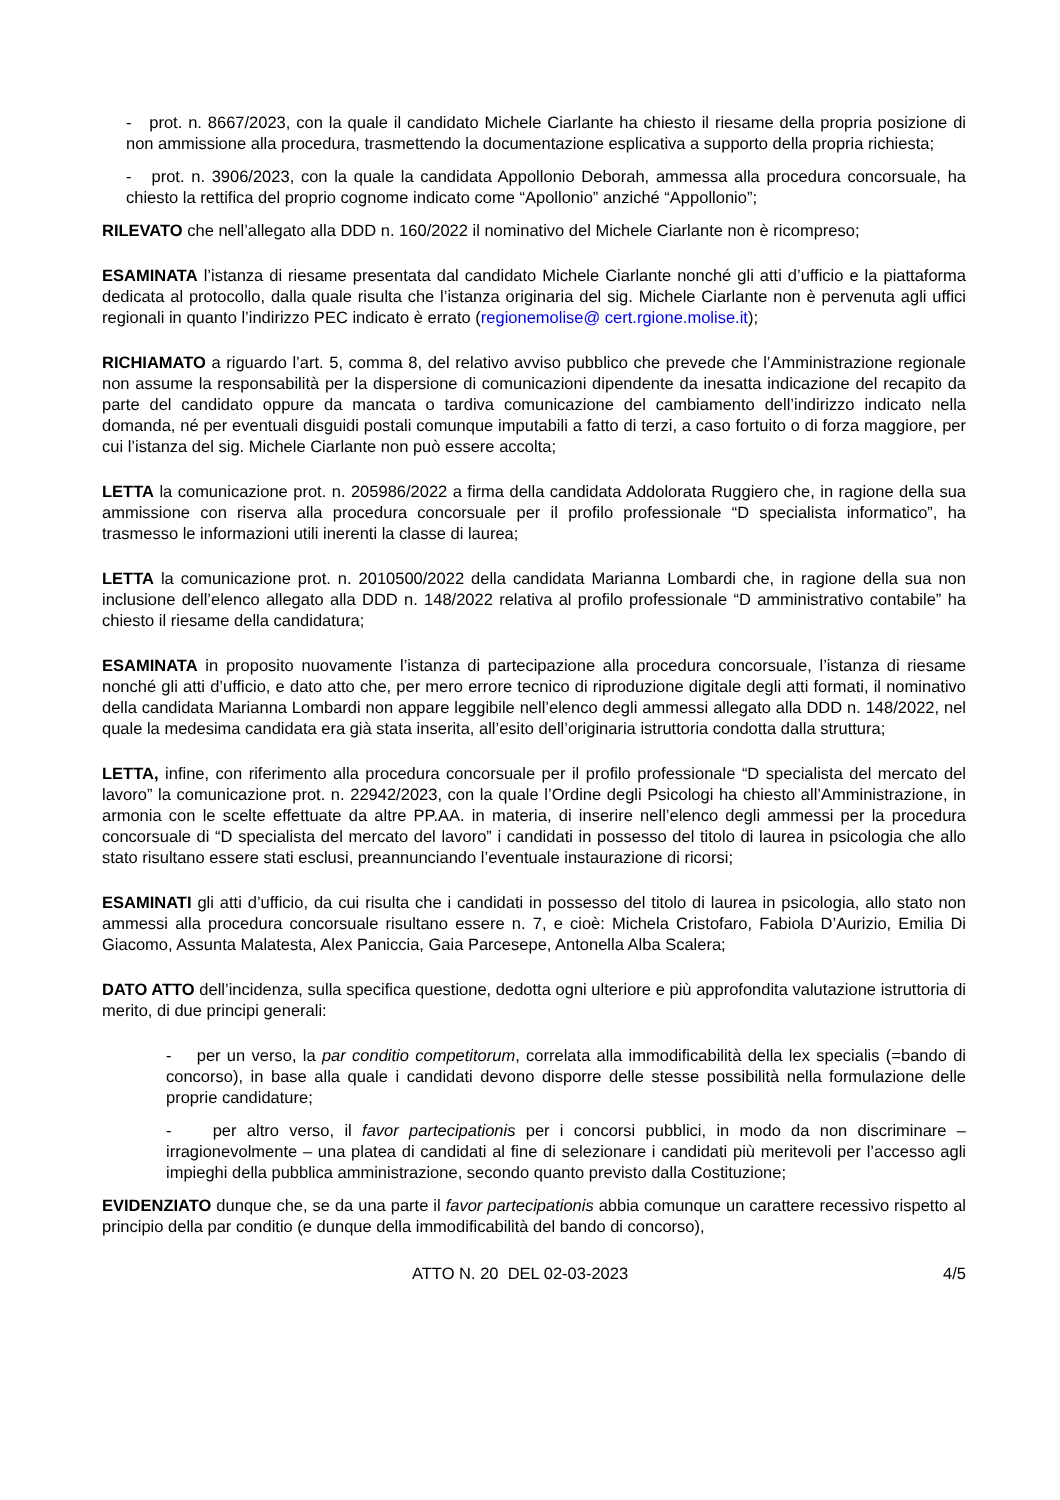- prot. n. 8667/2023, con la quale il candidato Michele Ciarlante ha chiesto il riesame della propria posizione di non ammissione alla procedura, trasmettendo la documentazione esplicativa a supporto della propria richiesta;
- prot. n. 3906/2023, con la quale la candidata Appollonio Deborah, ammessa alla procedura concorsuale, ha chiesto la rettifica del proprio cognome indicato come “Apollonio” anziché “Appollonio”;
RILEVATO che nell’allegato alla DDD n. 160/2022 il nominativo del Michele Ciarlante non è ricompreso;
ESAMINATA l’istanza di riesame presentata dal candidato Michele Ciarlante nonché gli atti d’ufficio e la piattaforma dedicata al protocollo, dalla quale risulta che l’istanza originaria del sig. Michele Ciarlante non è pervenuta agli uffici regionali in quanto l’indirizzo PEC indicato è errato (regionemolise@ cert.rgione.molise.it);
RICHIAMATO a riguardo l’art. 5, comma 8, del relativo avviso pubblico che prevede che l’Amministrazione regionale non assume la responsabilità per la dispersione di comunicazioni dipendente da inesatta indicazione del recapito da parte del candidato oppure da mancata o tardiva comunicazione del cambiamento dell’indirizzo indicato nella domanda, né per eventuali disguidi postali comunque imputabili a fatto di terzi, a caso fortuito o di forza maggiore, per cui l’istanza del sig. Michele Ciarlante non può essere accolta;
LETTA la comunicazione prot. n. 205986/2022 a firma della candidata Addolorata Ruggiero che, in ragione della sua ammissione con riserva alla procedura concorsuale per il profilo professionale “D specialista informatico”, ha trasmesso le informazioni utili inerenti la classe di laurea;
LETTA la comunicazione prot. n. 2010500/2022 della candidata Marianna Lombardi che, in ragione della sua non inclusione dell’elenco allegato alla DDD n. 148/2022 relativa al profilo professionale “D amministrativo contabile” ha chiesto il riesame della candidatura;
ESAMINATA in proposito nuovamente l’istanza di partecipazione alla procedura concorsuale, l’istanza di riesame nonché gli atti d’ufficio, e dato atto che, per mero errore tecnico di riproduzione digitale degli atti formati, il nominativo della candidata Marianna Lombardi non appare leggibile nell’elenco degli ammessi allegato alla DDD n. 148/2022, nel quale la medesima candidata era già stata inserita, all’esito dell’originaria istruttoria condotta dalla struttura;
LETTA, infine, con riferimento alla procedura concorsuale per il profilo professionale “D specialista del mercato del lavoro” la comunicazione prot. n. 22942/2023, con la quale l’Ordine degli Psicologi ha chiesto all’Amministrazione, in armonia con le scelte effettuate da altre PP.AA. in materia, di inserire nell’elenco degli ammessi per la procedura concorsuale di “D specialista del mercato del lavoro” i candidati in possesso del titolo di laurea in psicologia che allo stato risultano essere stati esclusi, preannunciando l’eventuale instaurazione di ricorsi;
ESAMINATI gli atti d’ufficio, da cui risulta che i candidati in possesso del titolo di laurea in psicologia, allo stato non ammessi alla procedura concorsuale risultano essere n. 7, e cioè: Michela Cristofaro, Fabiola D’Aurizio, Emilia Di Giacomo, Assunta Malatesta, Alex Paniccia, Gaia Parcesepe, Antonella Alba Scalera;
DATO ATTO dell’incidenza, sulla specifica questione, dedotta ogni ulteriore e più approfondita valutazione istruttoria di merito, di due principi generali:
- per un verso, la par conditio competitorum, correlata alla immodificabilità della lex specialis (=bando di concorso), in base alla quale i candidati devono disporre delle stesse possibilità nella formulazione delle proprie candidature;
- per altro verso, il favor partecipationis per i concorsi pubblici, in modo da non discriminare – irragionevolmente – una platea di candidati al fine di selezionare i candidati più meritevoli per l’accesso agli impieghi della pubblica amministrazione, secondo quanto previsto dalla Costituzione;
EVIDENZIATO dunque che, se da una parte il favor partecipationis abbia comunque un carattere recessivo rispetto al principio della par conditio (e dunque della immodificabilità del bando di concorso),
ATTO N. 20 DEL 02-03-2023 4/5